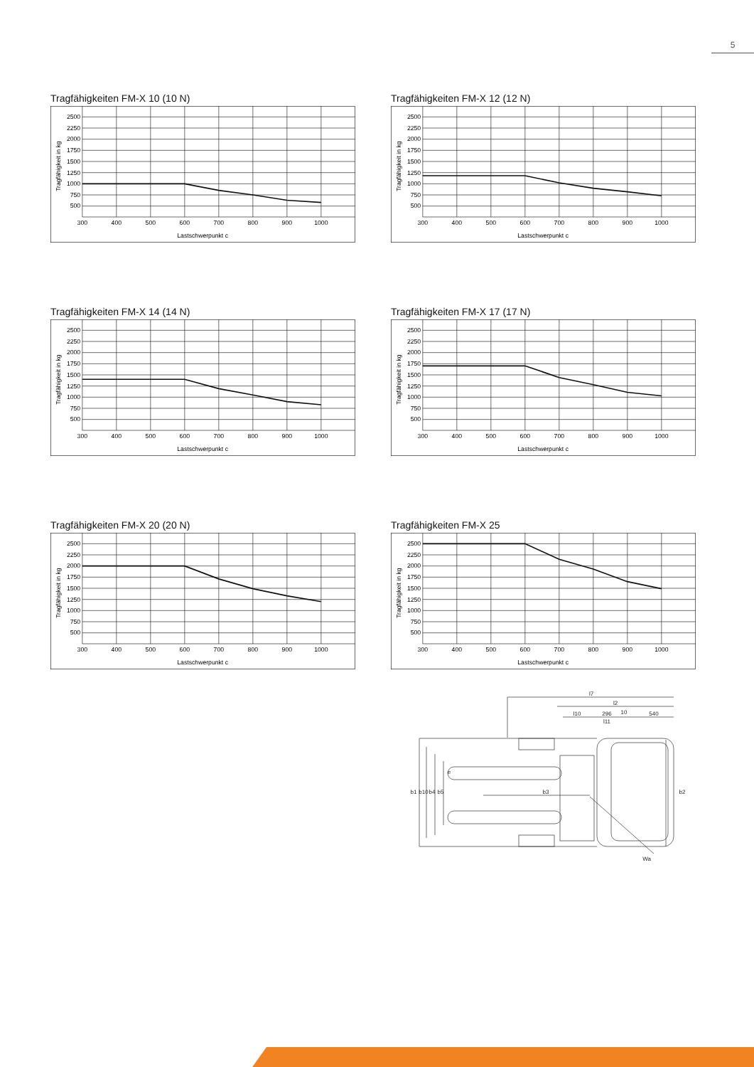5
Tragfähigkeiten FM-X 10 (10 N)
2500
2250
2000
1750
1500
1250
1000
750
500
300
400
500
600
700
800
900
1000
Lastschwerpunkt c
Tragfähigkeit in kg
Tragfähigkeiten FM-X 12 (12 N)
2500
2250
2000
1750
1500
1250
1000
750
500
300
400
500
600
700
800
900
1000
Lastschwerpunkt c
Tragfähigkeit in kg
Tragfähigkeiten FM-X 14 (14 N)
2500
2250
2000
1750
1500
1250
1000
750
500
300
400
500
600
700
800
900
1000
Lastschwerpunkt c
Tragfähigkeit in kg
Tragfähigkeiten FM-X 17 (17 N)
2500
2250
2000
1750
1500
1250
1000
750
500
300
400
500
600
700
800
900
1000
Lastschwerpunkt c
Tragfähigkeit in kg
Tragfähigkeiten FM-X 20 (20 N)
2500
2250
2000
1750
1500
1250
1000
750
500
300
400
500
600
700
800
900
1000
Lastschwerpunkt c
Tragfähigkeit in kg
Tragfähigkeiten FM-X 25
2500
2250
2000
1750
1500
1250
1000
750
500
300
400
500
600
700
800
900
1000
Lastschwerpunkt c
Tragfähigkeit in kg
l7
l2
l10
296
10
540
l11
b1
b10
b4
b5
e
b3
b2
Wa